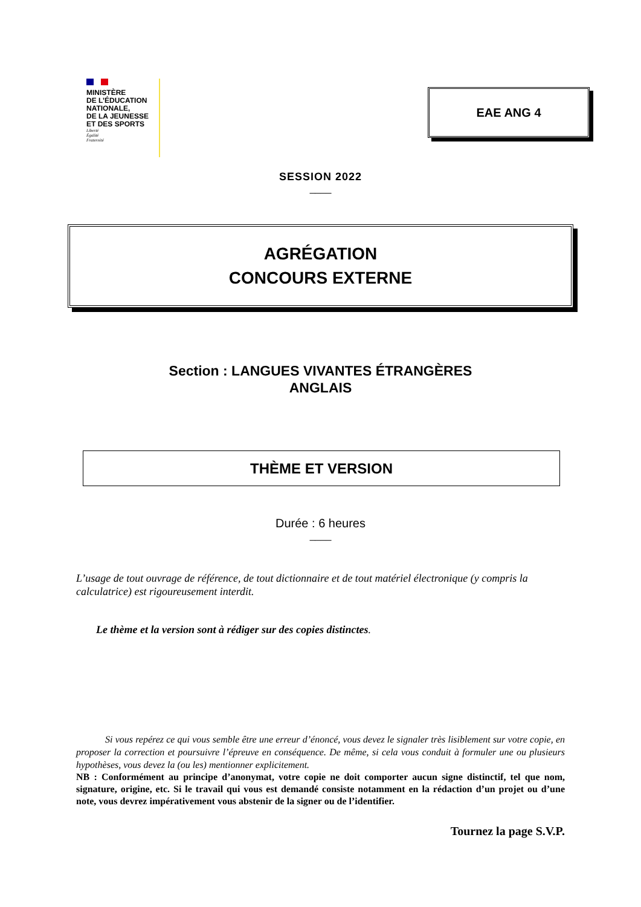MINISTÈRE
DE L’ÉDUCATION
NATIONALE,
DE LA JEUNESSE
ET DES SPORTS
Liberté
Égalité
Fraternité
EAE ANG 4
SESSION 2022
____
AGRÉGATION
CONCOURS EXTERNE
Section : LANGUES VIVANTES ÉTRANGÈRES
ANGLAIS
THÈME ET VERSION
Durée : 6 heures
____
L’usage de tout ouvrage de référence, de tout dictionnaire et de tout matériel électronique (y compris la calculatrice) est rigoureusement interdit.
Le thème et la version sont à rédiger sur des copies distinctes.
Si vous repérez ce qui vous semble être une erreur d’énoncé, vous devez le signaler très lisiblement sur votre copie, en proposer la correction et poursuivre l’épreuve en conséquence. De même, si cela vous conduit à formuler une ou plusieurs hypothèses, vous devez la (ou les) mentionner explicitement.
NB : Conformément au principe d’anonymat, votre copie ne doit comporter aucun signe distinctif, tel que nom, signature, origine, etc. Si le travail qui vous est demandé consiste notamment en la rédaction d’un projet ou d’une note, vous devrez impérativement vous abstenir de la signer ou de l’identifier.
Tournez la page S.V.P.